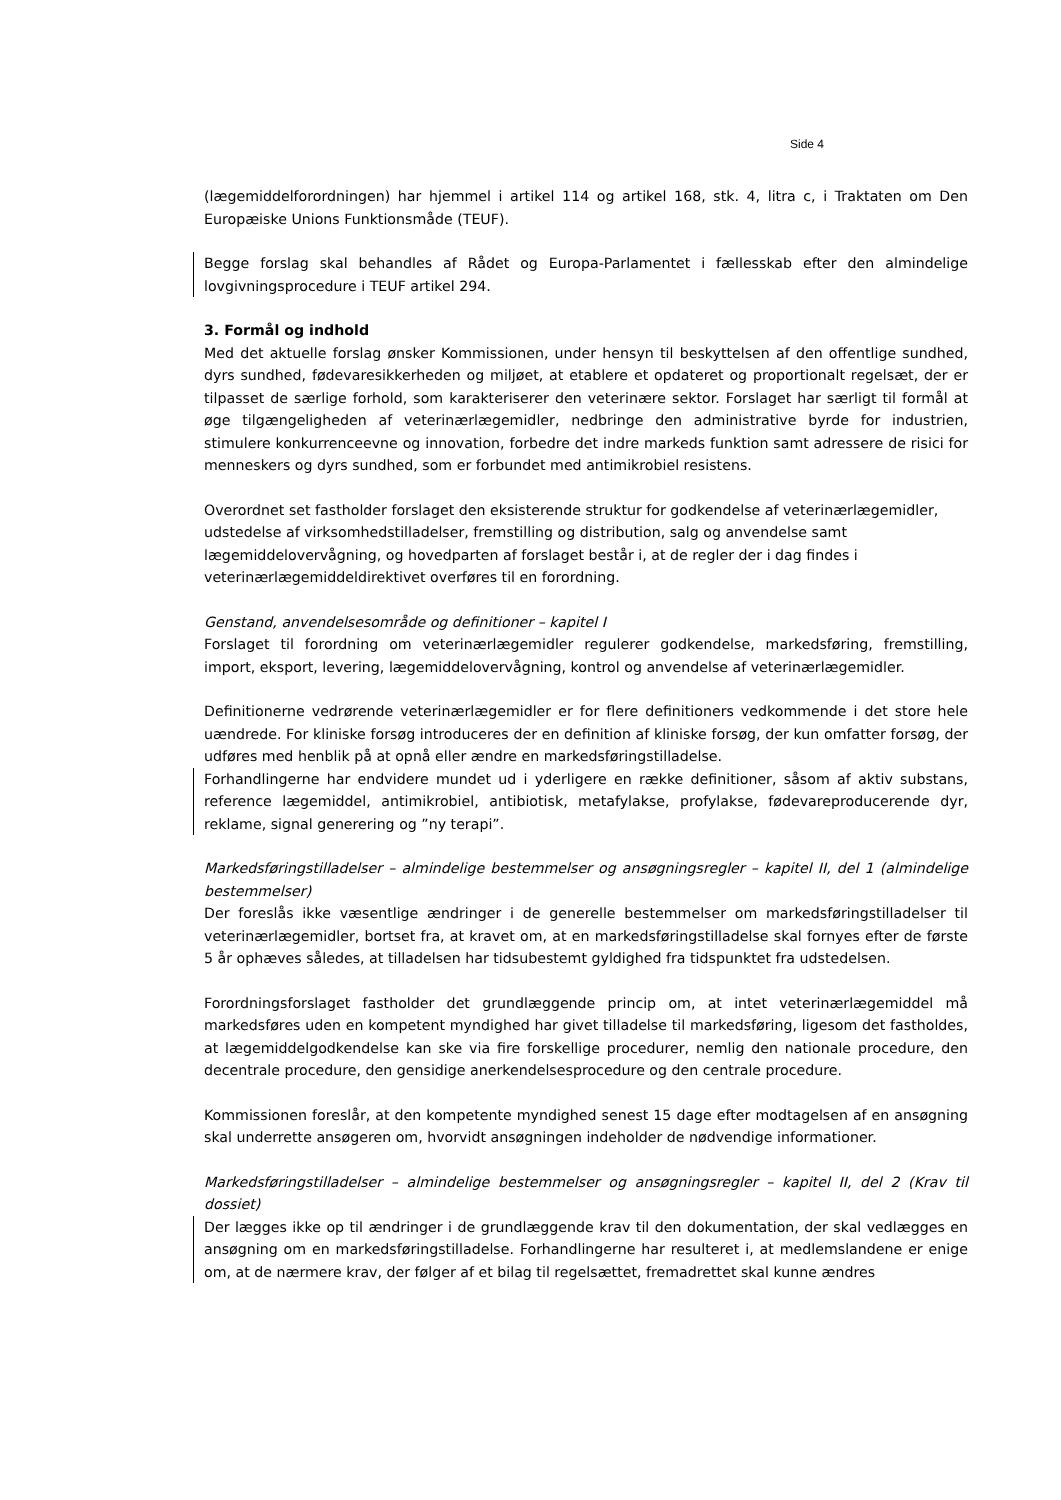Side 4
(lægemiddelforordningen) har hjemmel i artikel 114 og artikel 168, stk. 4, litra c, i Traktaten om Den Europæiske Unions Funktionsmåde (TEUF).
Begge forslag skal behandles af Rådet og Europa-Parlamentet i fællesskab efter den almindelige lovgivningsprocedure i TEUF artikel 294.
3. Formål og indhold
Med det aktuelle forslag ønsker Kommissionen, under hensyn til beskyttelsen af den offentlige sundhed, dyrs sundhed, fødevaresikkerheden og miljøet, at etablere et opdateret og proportionalt regelsæt, der er tilpasset de særlige forhold, som karakteriserer den veterinære sektor. Forslaget har særligt til formål at øge tilgængeligheden af veterinærlægemidler, nedbringe den administrative byrde for industrien, stimulere konkurrenceevne og innovation, forbedre det indre markeds funktion samt adressere de risici for menneskers og dyrs sundhed, som er forbundet med antimikrobiel resistens.
Overordnet set fastholder forslaget den eksisterende struktur for godkendelse af veterinærlægemidler, udstedelse af virksomhedstilladelser, fremstilling og distribution, salg og anvendelse samt lægemiddelovervågning, og hovedparten af forslaget består i, at de regler der i dag findes i veterinærlægemiddeldirektivet overføres til en forordning.
Genstand, anvendelsesområde og definitioner – kapitel I
Forslaget til forordning om veterinærlægemidler regulerer godkendelse, markedsføring, fremstilling, import, eksport, levering, lægemiddelovervågning, kontrol og anvendelse af veterinærlægemidler.
Definitionerne vedrørende veterinærlægemidler er for flere definitioners vedkommende i det store hele uændrede. For kliniske forsøg introduceres der en definition af kliniske forsøg, der kun omfatter forsøg, der udføres med henblik på at opnå eller ændre en markedsføringstilladelse.
Forhandlingerne har endvidere mundet ud i yderligere en række definitioner, såsom af aktiv substans, reference lægemiddel, antimikrobiel, antibiotisk, metafylakse, profylakse, fødevareproducerende dyr, reklame, signal generering og ”ny terapi”.
Markedsføringstilladelser – almindelige bestemmelser og ansøgningsregler – kapitel II, del 1 (almindelige bestemmelser)
Der foreslås ikke væsentlige ændringer i de generelle bestemmelser om markedsføringstilladelser til veterinærlægemidler, bortset fra, at kravet om, at en markedsføringstilladelse skal fornyes efter de første 5 år ophæves således, at tilladelsen har tidsubestemt gyldighed fra tidspunktet fra udstedelsen.
Forordningsforslaget fastholder det grundlæggende princip om, at intet veterinærlægemiddel må markedsføres uden en kompetent myndighed har givet tilladelse til markedsføring, ligesom det fastholdes, at lægemiddelgodkendelse kan ske via fire forskellige procedurer, nemlig den nationale procedure, den decentrale procedure, den gensidige anerkendelsesprocedure og den centrale procedure.
Kommissionen foreslår, at den kompetente myndighed senest 15 dage efter modtagelsen af en ansøgning skal underrette ansøgeren om, hvorvidt ansøgningen indeholder de nødvendige informationer.
Markedsføringstilladelser – almindelige bestemmelser og ansøgningsregler – kapitel II, del 2 (Krav til dossiet)
Der lægges ikke op til ændringer i de grundlæggende krav til den dokumentation, der skal vedlægges en ansøgning om en markedsføringstilladelse. Forhandlingerne har resulteret i, at medlemslandene er enige om, at de nærmere krav, der følger af et bilag til regelsættet, fremadrettet skal kunne ændres